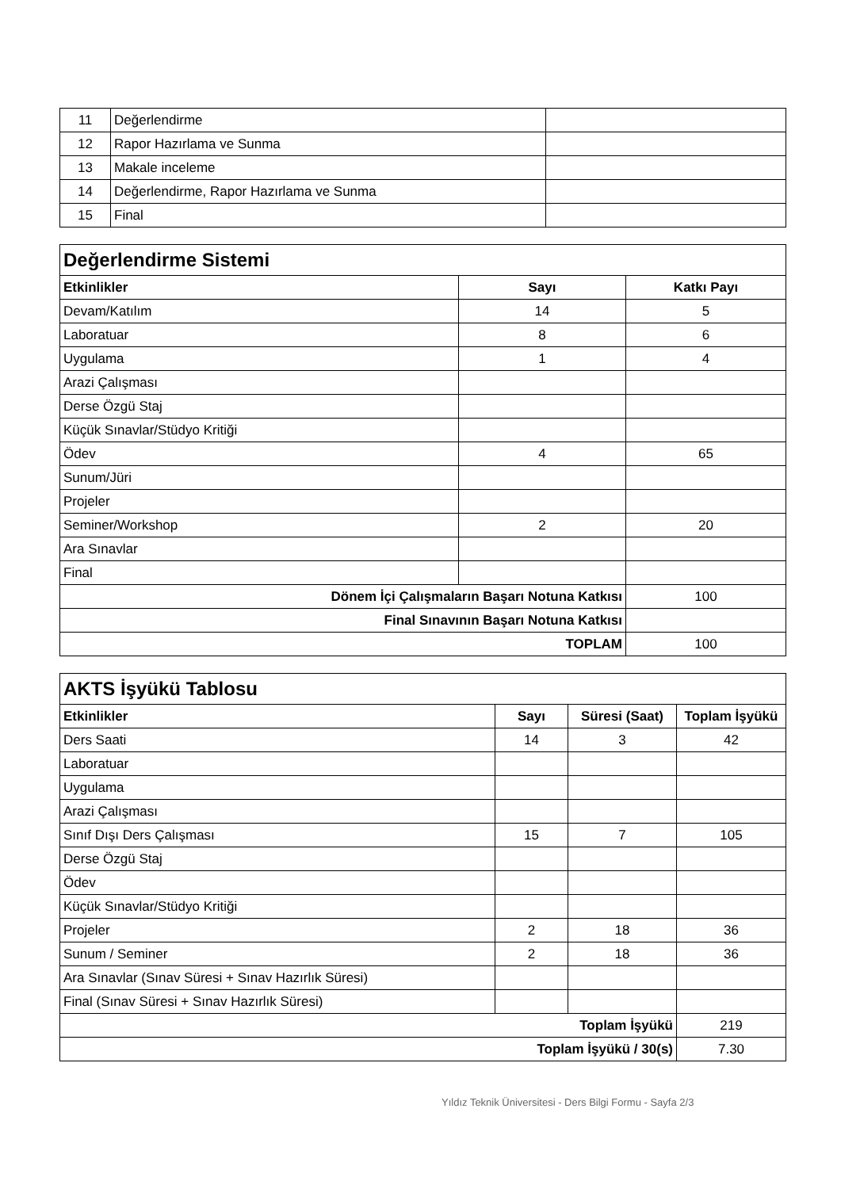| 11 | Değerlendirme | |
| 12 | Rapor Hazırlama ve Sunma | |
| 13 | Makale inceleme | |
| 14 | Değerlendirme, Rapor Hazırlama ve Sunma | |
| 15 | Final | |
| Değerlendirme Sistemi | | |
| Etkinlikler | Sayı | Katkı Payı |
| Devam/Katılım | 14 | 5 |
| Laboratuar | 8 | 6 |
| Uygulama | 1 | 4 |
| Arazi Çalışması | | |
| Derse Özgü Staj | | |
| Küçük Sınavlar/Stüdyo Kritiği | | |
| Ödev | 4 | 65 |
| Sunum/Jüri | | |
| Projeler | | |
| Seminer/Workshop | 2 | 20 |
| Ara Sınavlar | | |
| Final | | |
| Dönem İçi Çalışmaların Başarı Notuna Katkısı | | 100 |
| Final Sınavının Başarı Notuna Katkısı | | |
| TOPLAM | | 100 |
| AKTS İşyükü Tablosu | | | |
| Etkinlikler | Sayı | Süresi (Saat) | Toplam İşyükü |
| Ders Saati | 14 | 3 | 42 |
| Laboratuar | | | |
| Uygulama | | | |
| Arazi Çalışması | | | |
| Sınıf Dışı Ders Çalışması | 15 | 7 | 105 |
| Derse Özgü Staj | | | |
| Ödev | | | |
| Küçük Sınavlar/Stüdyo Kritiği | | | |
| Projeler | 2 | 18 | 36 |
| Sunum / Seminer | 2 | 18 | 36 |
| Ara Sınavlar (Sınav Süresi + Sınav Hazırlık Süresi) | | | |
| Final (Sınav Süresi + Sınav Hazırlık Süresi) | | | |
| Toplam İşyükü | | | 219 |
| Toplam İşyükü / 30(s) | | | 7.30 |
Yıldız Teknik Üniversitesi - Ders Bilgi Formu - Sayfa 2/3